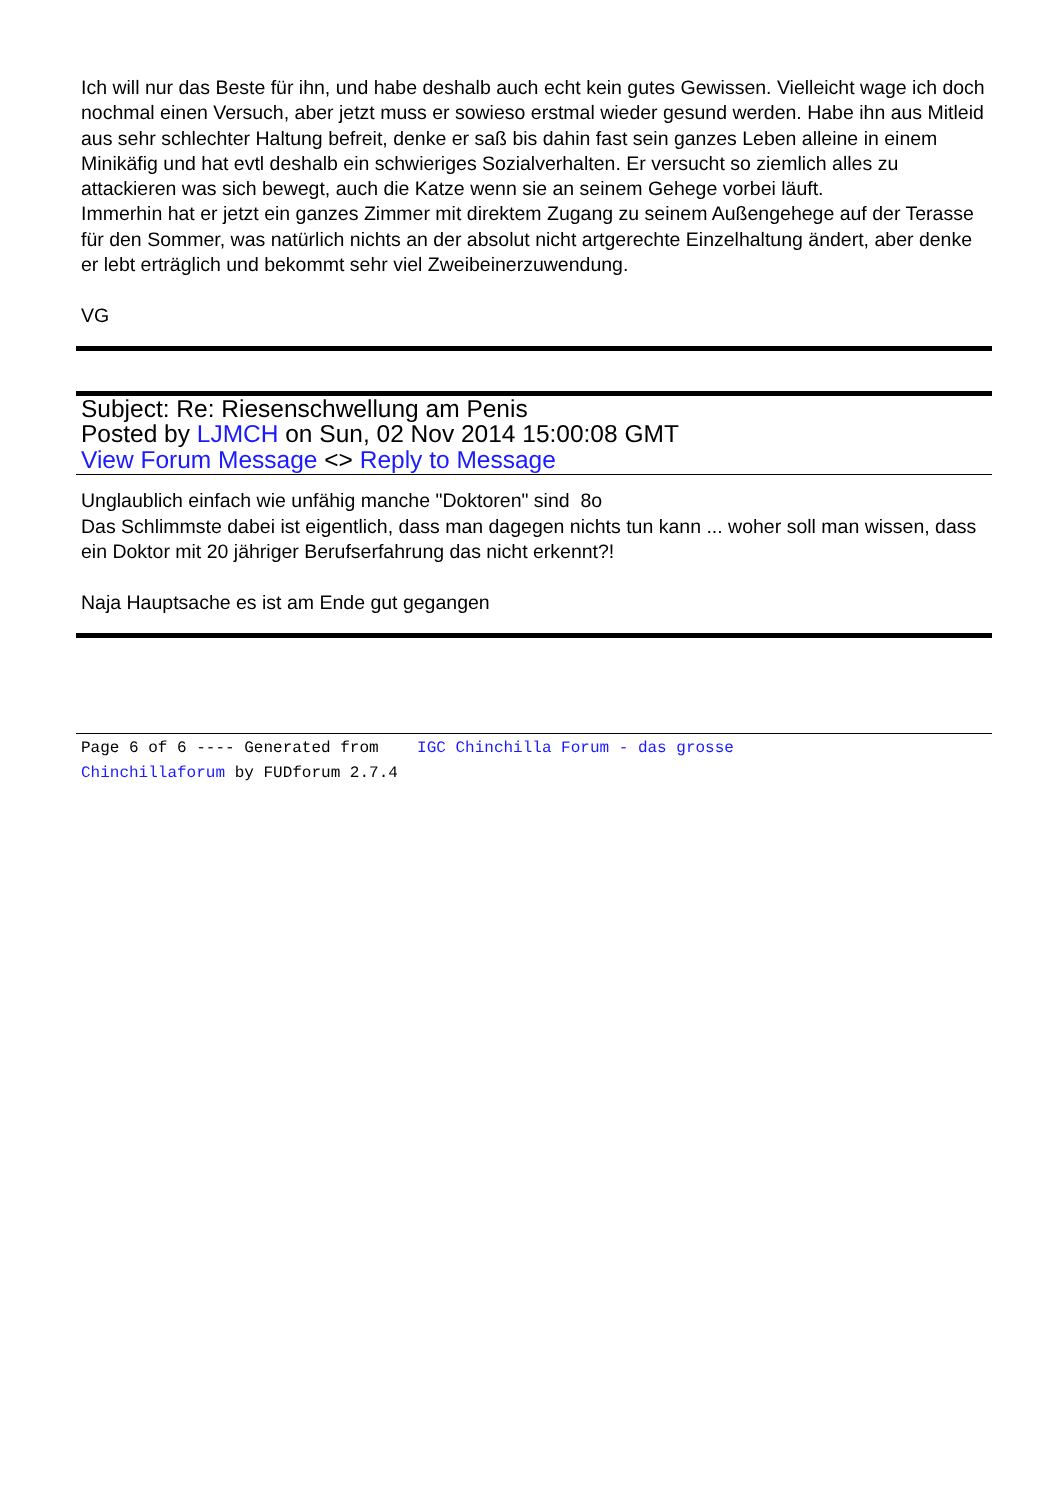Ich will nur das Beste für ihn, und habe deshalb auch echt kein gutes Gewissen. Vielleicht wage ich doch nochmal einen Versuch, aber jetzt muss er sowieso erstmal wieder gesund werden. Habe ihn aus Mitleid aus sehr schlechter Haltung befreit, denke er saß bis dahin fast sein ganzes Leben alleine in einem Minikäfig und hat evtl deshalb ein schwieriges Sozialverhalten. Er versucht so ziemlich alles zu attackieren was sich bewegt, auch die Katze wenn sie an seinem Gehege vorbei läuft.
Immerhin hat er jetzt ein ganzes Zimmer mit direktem Zugang zu seinem Außengehege auf der Terasse für den Sommer, was natürlich nichts an der absolut nicht artgerechte Einzelhaltung ändert, aber denke er lebt erträglich und bekommt sehr viel Zweibeinerzuwendung.
VG
Subject: Re: Riesenschwellung am Penis
Posted by LJMCH on Sun, 02 Nov 2014 15:00:08 GMT
View Forum Message <> Reply to Message
Unglaublich einfach wie unfähig manche "Doktoren" sind 8o
Das Schlimmste dabei ist eigentlich, dass man dagegen nichts tun kann ... woher soll man wissen, dass ein Doktor mit 20 jähriger Berufserfahrung das nicht erkennt?!
Naja Hauptsache es ist am Ende gut gegangen
Page 6 of 6 ---- Generated from IGC Chinchilla Forum - das grosse
Chinchillaforum by FUDforum 2.7.4